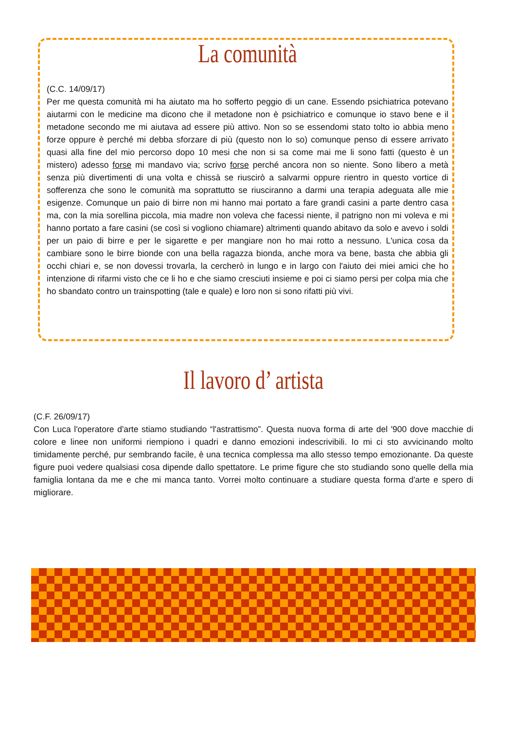La comunità
(C.C. 14/09/17)
Per me questa comunità mi ha aiutato ma ho sofferto peggio di un cane. Essendo psichiatrica potevano aiutarmi con le medicine ma dicono che il metadone non è psichiatrico e comunque io stavo bene e il metadone secondo me mi aiutava ad essere più attivo. Non so se essendomi stato tolto io abbia meno forze oppure è perché mi debba sforzare di più (questo non lo so) comunque penso di essere arrivato quasi alla fine del mio percorso dopo 10 mesi che non si sa come mai me li sono fatti (questo è un mistero) adesso forse mi mandavo via; scrivo forse perché ancora non so niente. Sono libero a metà senza più divertimenti di una volta e chissà se riuscirò a salvarmi oppure rientro in questo vortice di sofferenza che sono le comunità ma soprattutto se riusciranno a darmi una terapia adeguata alle mie esigenze. Comunque un paio di birre non mi hanno mai portato a fare grandi casini a parte dentro casa ma, con la mia sorellina piccola, mia madre non voleva che facessi niente, il patrigno non mi voleva e mi hanno portato a fare casini (se così si vogliono chiamare) altrimenti quando abitavo da solo e avevo i soldi per un paio di birre e per le sigarette e per mangiare non ho mai rotto a nessuno. L'unica cosa da cambiare sono le birre bionde con una bella ragazza bionda, anche mora va bene, basta che abbia gli occhi chiari e, se non dovessi trovarla, la cercherò in lungo e in largo con l'aiuto dei miei amici che ho intenzione di rifarmi visto che ce li ho e che siamo cresciuti insieme e poi ci siamo persi per colpa mia che ho sbandato contro un trainspotting (tale e quale) e loro non si sono rifatti più vivi.
Il lavoro d’ artista
(C.F. 26/09/17)
Con Luca l'operatore d'arte stiamo studiando “l'astrattismo”. Questa nuova forma di arte del '900 dove macchie di colore e linee non uniformi riempiono i quadri e danno emozioni indescrivibili. Io mi ci sto avvicinando molto timidamente perché, pur sembrando facile, è una tecnica complessa ma allo stesso tempo emozionante. Da queste figure puoi vedere qualsiasi cosa dipende dallo spettatore. Le prime figure che sto studiando sono quelle della mia famiglia lontana da me e che mi manca tanto. Vorrei molto continuare a studiare questa forma d'arte e spero di migliorare.